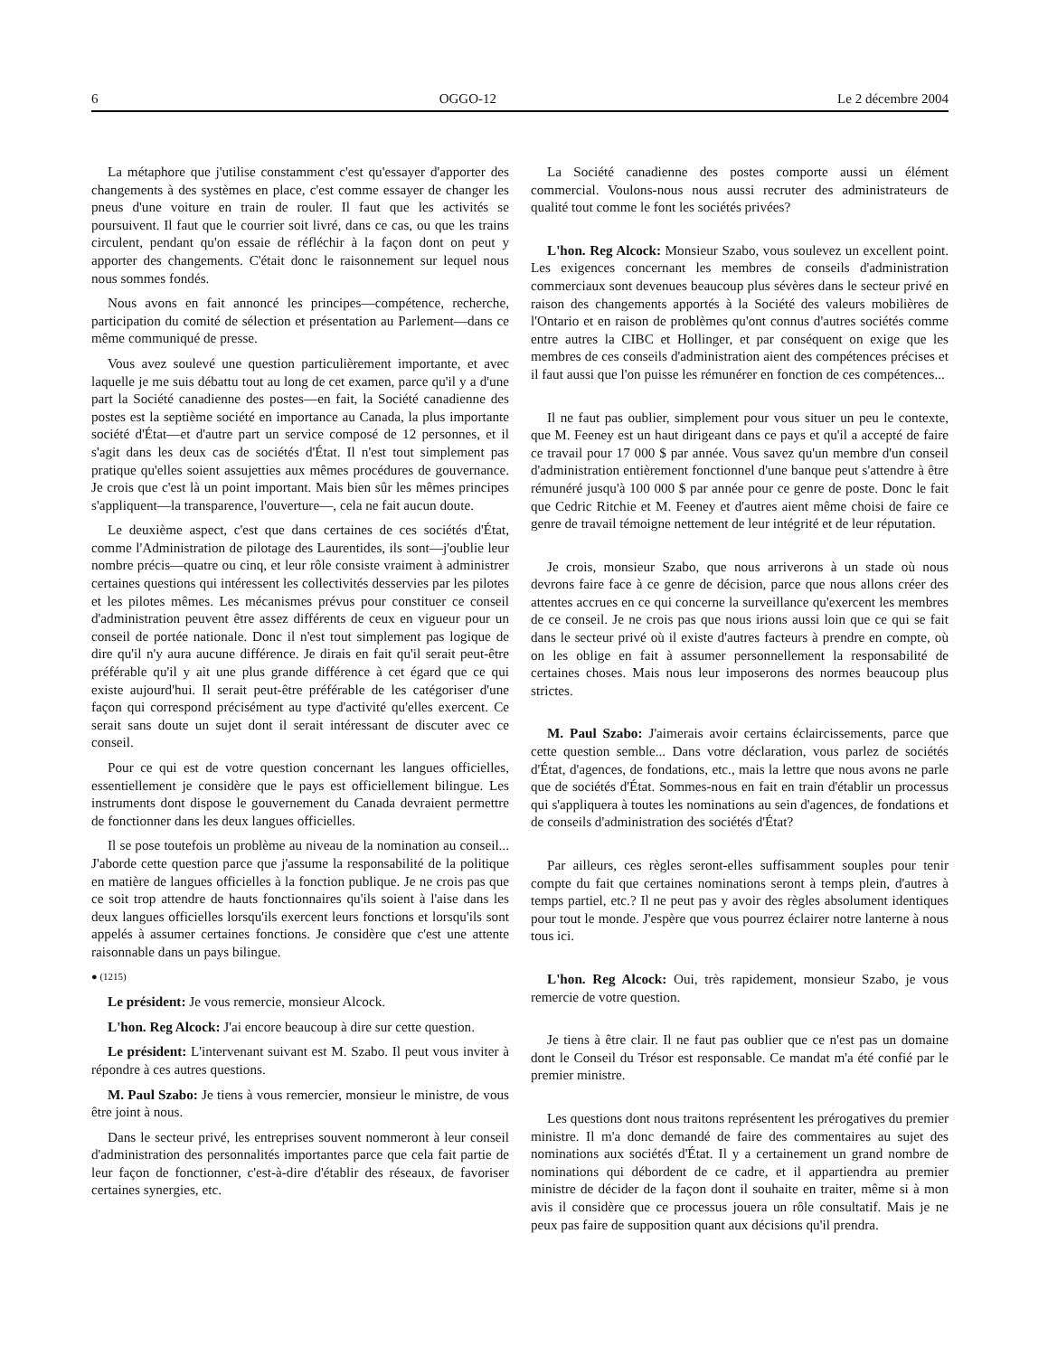6 OGGO-12 Le 2 décembre 2004
La métaphore que j'utilise constamment c'est qu'essayer d'apporter des changements à des systèmes en place, c'est comme essayer de changer les pneus d'une voiture en train de rouler. Il faut que les activités se poursuivent. Il faut que le courrier soit livré, dans ce cas, ou que les trains circulent, pendant qu'on essaie de réfléchir à la façon dont on peut y apporter des changements. C'était donc le raisonnement sur lequel nous nous sommes fondés.
Nous avons en fait annoncé les principes—compétence, recherche, participation du comité de sélection et présentation au Parlement—dans ce même communiqué de presse.
Vous avez soulevé une question particulièrement importante, et avec laquelle je me suis débattu tout au long de cet examen, parce qu'il y a d'une part la Société canadienne des postes—en fait, la Société canadienne des postes est la septième société en importance au Canada, la plus importante société d'État—et d'autre part un service composé de 12 personnes, et il s'agit dans les deux cas de sociétés d'État. Il n'est tout simplement pas pratique qu'elles soient assujetties aux mêmes procédures de gouvernance. Je crois que c'est là un point important. Mais bien sûr les mêmes principes s'appliquent—la transparence, l'ouverture—, cela ne fait aucun doute.
Le deuxième aspect, c'est que dans certaines de ces sociétés d'État, comme l'Administration de pilotage des Laurentides, ils sont—j'oublie leur nombre précis—quatre ou cinq, et leur rôle consiste vraiment à administrer certaines questions qui intéressent les collectivités desservies par les pilotes et les pilotes mêmes. Les mécanismes prévus pour constituer ce conseil d'administration peuvent être assez différents de ceux en vigueur pour un conseil de portée nationale. Donc il n'est tout simplement pas logique de dire qu'il n'y aura aucune différence. Je dirais en fait qu'il serait peut-être préférable qu'il y ait une plus grande différence à cet égard que ce qui existe aujourd'hui. Il serait peut-être préférable de les catégoriser d'une façon qui correspond précisément au type d'activité qu'elles exercent. Ce serait sans doute un sujet dont il serait intéressant de discuter avec ce conseil.
Pour ce qui est de votre question concernant les langues officielles, essentiellement je considère que le pays est officiellement bilingue. Les instruments dont dispose le gouvernement du Canada devraient permettre de fonctionner dans les deux langues officielles.
Il se pose toutefois un problème au niveau de la nomination au conseil... J'aborde cette question parce que j'assume la responsabilité de la politique en matière de langues officielles à la fonction publique. Je ne crois pas que ce soit trop attendre de hauts fonctionnaires qu'ils soient à l'aise dans les deux langues officielles lorsqu'ils exercent leurs fonctions et lorsqu'ils sont appelés à assumer certaines fonctions. Je considère que c'est une attente raisonnable dans un pays bilingue.
● (1215)
Le président: Je vous remercie, monsieur Alcock.
L'hon. Reg Alcock: J'ai encore beaucoup à dire sur cette question.
Le président: L'intervenant suivant est M. Szabo. Il peut vous inviter à répondre à ces autres questions.
M. Paul Szabo: Je tiens à vous remercier, monsieur le ministre, de vous être joint à nous.
Dans le secteur privé, les entreprises souvent nommeront à leur conseil d'administration des personnalités importantes parce que cela fait partie de leur façon de fonctionner, c'est-à-dire d'établir des réseaux, de favoriser certaines synergies, etc.
La Société canadienne des postes comporte aussi un élément commercial. Voulons-nous nous aussi recruter des administrateurs de qualité tout comme le font les sociétés privées?
L'hon. Reg Alcock: Monsieur Szabo, vous soulevez un excellent point. Les exigences concernant les membres de conseils d'administration commerciaux sont devenues beaucoup plus sévères dans le secteur privé en raison des changements apportés à la Société des valeurs mobilières de l'Ontario et en raison de problèmes qu'ont connus d'autres sociétés comme entre autres la CIBC et Hollinger, et par conséquent on exige que les membres de ces conseils d'administration aient des compétences précises et il faut aussi que l'on puisse les rémunérer en fonction de ces compétences...
Il ne faut pas oublier, simplement pour vous situer un peu le contexte, que M. Feeney est un haut dirigeant dans ce pays et qu'il a accepté de faire ce travail pour 17 000 $ par année. Vous savez qu'un membre d'un conseil d'administration entièrement fonctionnel d'une banque peut s'attendre à être rémunéré jusqu'à 100 000 $ par année pour ce genre de poste. Donc le fait que Cedric Ritchie et M. Feeney et d'autres aient même choisi de faire ce genre de travail témoigne nettement de leur intégrité et de leur réputation.
Je crois, monsieur Szabo, que nous arriverons à un stade où nous devrons faire face à ce genre de décision, parce que nous allons créer des attentes accrues en ce qui concerne la surveillance qu'exercent les membres de ce conseil. Je ne crois pas que nous irions aussi loin que ce qui se fait dans le secteur privé où il existe d'autres facteurs à prendre en compte, où on les oblige en fait à assumer personnellement la responsabilité de certaines choses. Mais nous leur imposerons des normes beaucoup plus strictes.
M. Paul Szabo: J'aimerais avoir certains éclaircissements, parce que cette question semble... Dans votre déclaration, vous parlez de sociétés d'État, d'agences, de fondations, etc., mais la lettre que nous avons ne parle que de sociétés d'État. Sommes-nous en fait en train d'établir un processus qui s'appliquera à toutes les nominations au sein d'agences, de fondations et de conseils d'administration des sociétés d'État?
Par ailleurs, ces règles seront-elles suffisamment souples pour tenir compte du fait que certaines nominations seront à temps plein, d'autres à temps partiel, etc.? Il ne peut pas y avoir des règles absolument identiques pour tout le monde. J'espère que vous pourrez éclairer notre lanterne à nous tous ici.
L'hon. Reg Alcock: Oui, très rapidement, monsieur Szabo, je vous remercie de votre question.
Je tiens à être clair. Il ne faut pas oublier que ce n'est pas un domaine dont le Conseil du Trésor est responsable. Ce mandat m'a été confié par le premier ministre.
Les questions dont nous traitons représentent les prérogatives du premier ministre. Il m'a donc demandé de faire des commentaires au sujet des nominations aux sociétés d'État. Il y a certainement un grand nombre de nominations qui débordent de ce cadre, et il appartiendra au premier ministre de décider de la façon dont il souhaite en traiter, même si à mon avis il considère que ce processus jouera un rôle consultatif. Mais je ne peux pas faire de supposition quant aux décisions qu'il prendra.